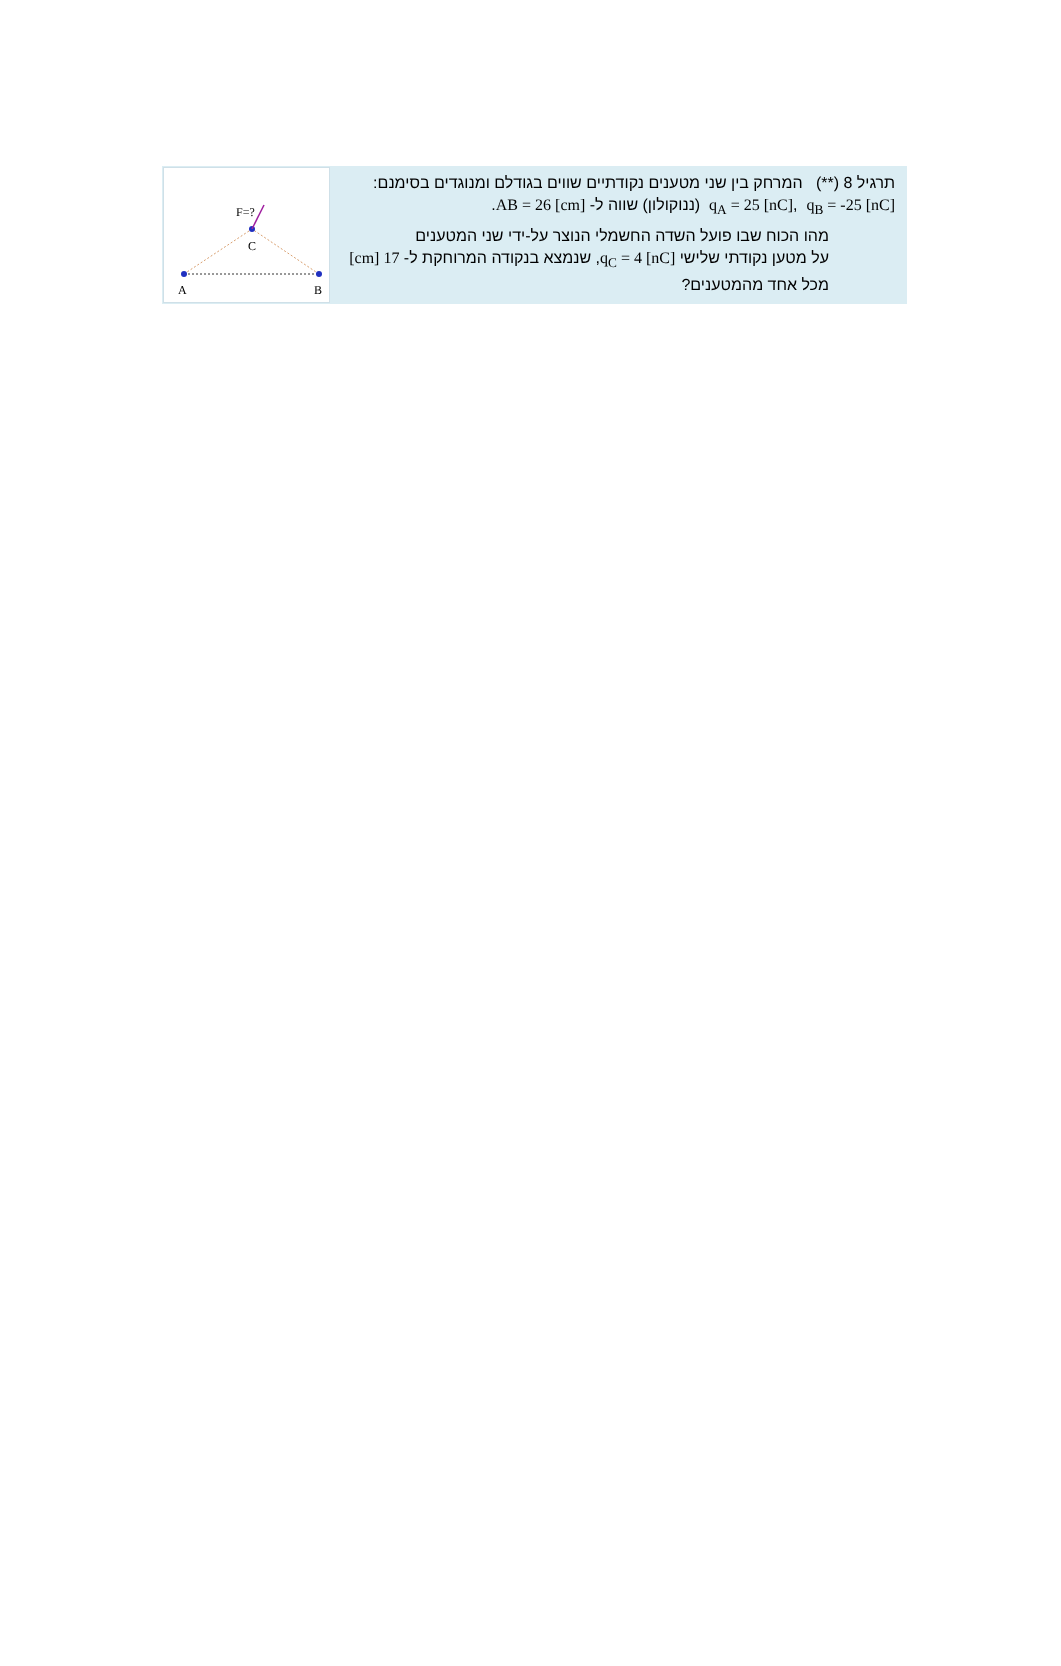תרגיל 8 (**) המרחק בין שני מטענים נקודתיים שווים בגודלם ומנוגדים בסימנם:
q<sub>A</sub> = 25 [nC], q<sub>B</sub> = -25 [nC] (ננוקולון) שווה ל- AB = 26 [cm].
מהו הכוח שבו פועל השדה החשמלי הנוצר על-ידי שני המטענים
על מטען נקודתי שלישי q<sub>C</sub> = 4 [nC], שנמצא בנקודה המרוחקת ל- 17 [cm]
מכל אחד מהמטענים?
F=?
C
A
B